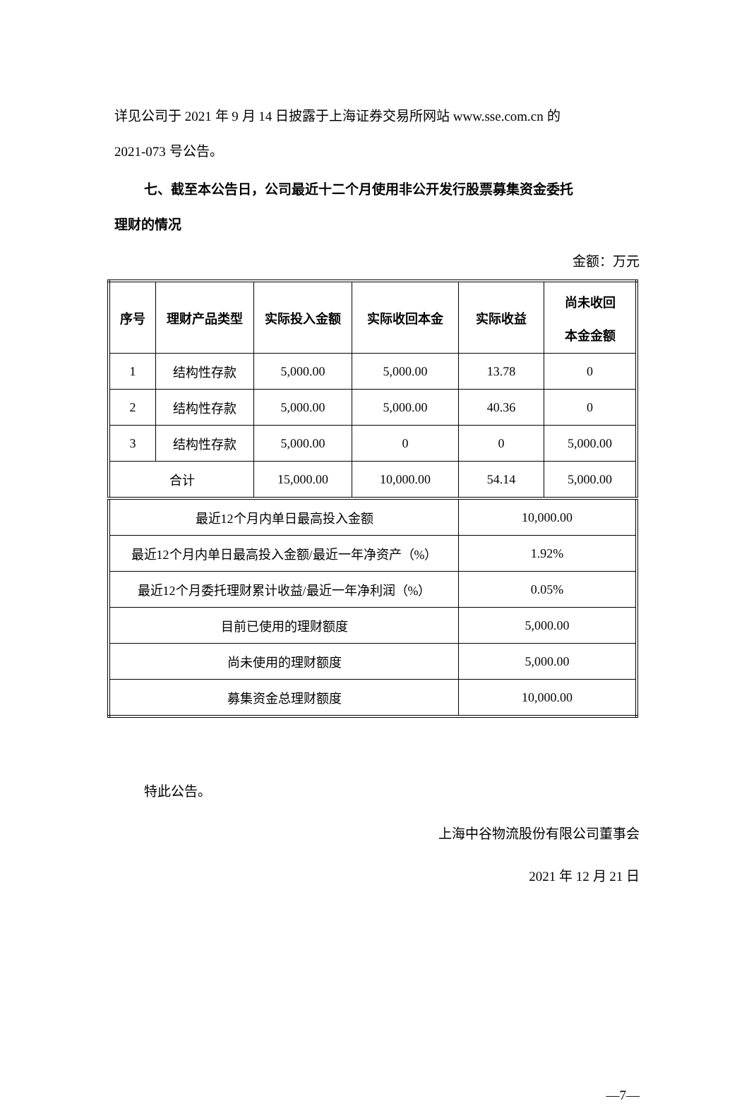详见公司于 2021 年 9 月 14 日披露于上海证券交易所网站 www.sse.com.cn 的
2021-073 号公告。
七、截至本公告日，公司最近十二个月使用非公开发行股票募集资金委托
理财的情况
金额：万元
| 序号 | 理财产品类型 | 实际投入金额 | 实际收回本金 | 实际收益 | 尚未收回 本金金额 |
| --- | --- | --- | --- | --- | --- |
| 1 | 结构性存款 | 5,000.00 | 5,000.00 | 13.78 | 0 |
| 2 | 结构性存款 | 5,000.00 | 5,000.00 | 40.36 | 0 |
| 3 | 结构性存款 | 5,000.00 | 0 | 0 | 5,000.00 |
| 合计 | | 15,000.00 | 10,000.00 | 54.14 | 5,000.00 |
| 最近12个月内单日最高投入金额 | | | | 10,000.00 | |
| 最近12个月内单日最高投入金额/最近一年净资产（%） | | | | 1.92% | |
| 最近12个月委托理财累计收益/最近一年净利润（%） | | | | 0.05% | |
| 目前已使用的理财额度 | | | | 5,000.00 | |
| 尚未使用的理财额度 | | | | 5,000.00 | |
| 募集资金总理财额度 | | | | 10,000.00 | |
特此公告。
上海中谷物流股份有限公司董事会
2021 年 12 月 21 日
—7—